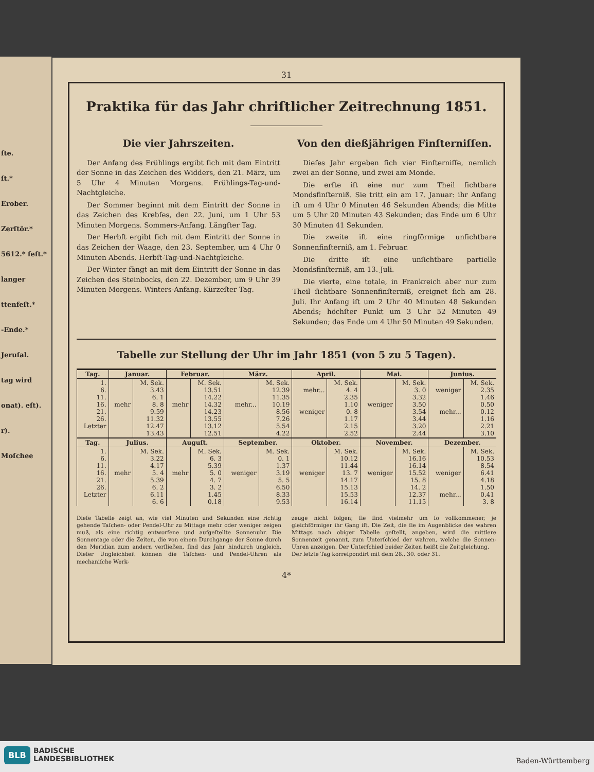ſte.
ſt.*
Erober.
Zerſtör.*
5612.* ſeſt.*
langer
ttenfeſt.*
-Ende.*
Jeruſal.
tag wird
onat). eſt).
r).
Moſchee
31
Praktika für das Jahr chriſtlicher Zeitrechnung 1851.
Die vier Jahrszeiten.
Der Anfang des Frühlings ergibt ſich mit dem Eintritt der Sonne in das Zeichen des Widders, den 21. März, um 5 Uhr 4 Minuten Morgens. Frühlings-Tag-und-Nachtgleiche.
Der Sommer beginnt mit dem Eintritt der Sonne in das Zeichen des Krebſes, den 22. Juni, um 1 Uhr 53 Minuten Morgens. Sommers-Anfang. Längſter Tag.
Der Herbſt ergibt ſich mit dem Eintritt der Sonne in das Zeichen der Waage, den 23. September, um 4 Uhr 0 Minuten Abends. Herbſt-Tag-und-Nachtgleiche.
Der Winter fängt an mit dem Eintritt der Sonne in das Zeichen des Steinbocks, den 22. Dezember, um 9 Uhr 39 Minuten Morgens. Winters-Anfang. Kürzeſter Tag.
Von den dießjährigen Finſterniſſen.
Dieſes Jahr ergeben ſich vier Finſterniſſe, nemlich zwei an der Sonne, und zwei am Monde.
Die erſte iſt eine nur zum Theil ſichtbare Mondsfinſterniß. Sie tritt ein am 17. Januar: ihr Anfang iſt um 4 Uhr 0 Minuten 46 Sekunden Abends; die Mitte um 5 Uhr 20 Minuten 43 Sekunden; das Ende um 6 Uhr 30 Minuten 41 Sekunden.
Die zweite iſt eine ringförmige unſichtbare Sonnenfinſterniß, am 1. Februar.
Die dritte iſt eine unſichtbare partielle Mondsfinſterniß, am 13. Juli.
Die vierte, eine totale, in Frankreich aber nur zum Theil ſichtbare Sonnenfinſterniß, ereignet ſich am 28. Juli. Ihr Anfang iſt um 2 Uhr 40 Minuten 48 Sekunden Abends; höchſter Punkt um 3 Uhr 52 Minuten 49 Sekunden; das Ende um 4 Uhr 50 Minuten 49 Sekunden.
Tabelle zur Stellung der Uhr im Jahr 1851 (von 5 zu 5 Tagen).
| Tag. | Januar. | | Februar. | | März. | | April. | | Mai. | | Junius. | |
| --- | --- | --- | --- | --- | --- | --- | --- | --- | --- | --- | --- | --- |
| 1. 6. 11. 16. 21. 26. Letzter | mehr | M. Sek. 3.43 6. 1 8. 8 9.59 11.32 12.47 13.43 | mehr | M. Sek. 13.51 14.22 14.32 14.23 13.55 13.12 12.51 | mehr... | M. Sek. 12.39 11.35 10.19 8.56 7.26 5.54 4.22 | mehr... weniger | M. Sek. 4. 4 2.35 1.10 0. 8 1.17 2.15 2.52 | weniger | M. Sek. 3. 0 3.32 3.50 3.54 3.44 3.20 2.44 | weniger mehr... | M. Sek. 2.35 1.46 0.50 0.12 1.16 2.21 3.10 |
| Tag. | Julius. | | Auguſt. | | September. | | Oktober. | | November. | | Dezember. | |
| 1. 6. 11. 16. 21. 26. Letzter | mehr | M. Sek. 3.22 4.17 5. 4 5.39 6. 2 6.11 6. 6 | mehr | M. Sek. 6. 3 5.39 5. 0 4. 7 3. 2 1.45 0.18 | weniger | M. Sek. 0. 1 1.37 3.19 5. 5 6.50 8.33 9.53 | weniger | M. Sek. 10.12 11.44 13. 7 14.17 15.13 15.53 16.14 | weniger | M. Sek. 16.16 16.14 15.52 15. 8 14. 2 12.37 11.15 | weniger mehr... | M. Sek. 10.53 8.54 6.41 4.18 1.50 0.41 3. 8 |
Dieſe Tabelle zeigt an, wie viel Minuten und Sekunden eine richtig gehende Taſchen- oder Pendel-Uhr zu Mittage mehr oder weniger zeigen muß, als eine richtig entworfene und aufgeſtellte Sonnenuhr. Die Sonnentage oder die Zeiten, die von einem Durchgange der Sonne durch den Meridian zum andern verfließen, ſind das Jahr hindurch ungleich. Dieſer Ungleichheit können die Taſchen- und Pendel-Uhren als mechaniſche Werk-
zeuge nicht folgen; ſie ſind vielmehr um ſo vollkommener, je gleichförmiger ihr Gang iſt. Die Zeit, die ſie im Augenblicke des wahren Mittags nach obiger Tabelle geſtellt, angeben, wird die mittlere Sonnenzeit genannt, zum Unterſchied der wahren, welche die Sonnen-Uhren anzeigen. Der Unterſchied beider Zeiten heißt die Zeitgleichung.
Der letzte Tag korreſpondirt mit dem 28., 30. oder 31.
4*
BLB
BADISCHE
LANDESBIBLIOTHEK
Baden-Württemberg